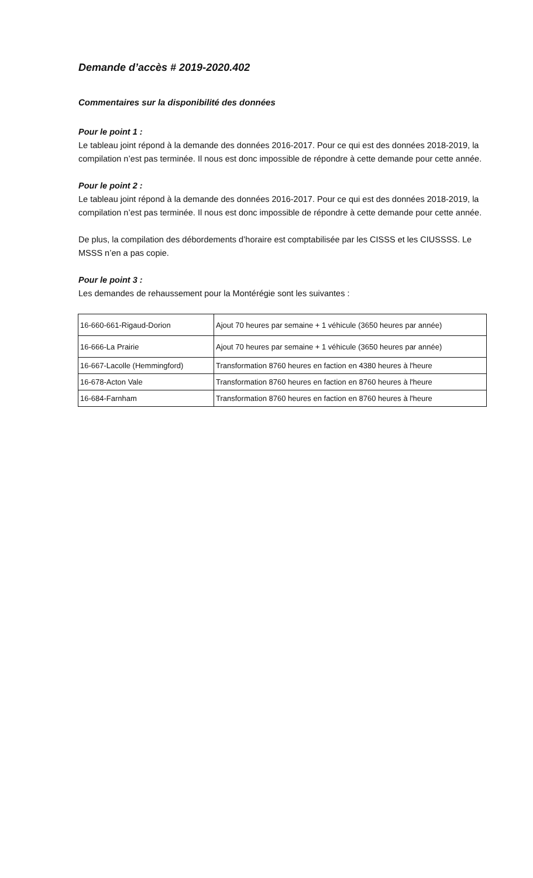Demande d’accès # 2019-2020.402
Commentaires sur la disponibilité des données
Pour le point 1 :
Le tableau joint répond à la demande des données 2016-2017. Pour ce qui est des données 2018-2019, la compilation n’est pas terminée. Il nous est donc impossible de répondre à cette demande pour cette année.
Pour le point 2 :
Le tableau joint répond à la demande des données 2016-2017. Pour ce qui est des données 2018-2019, la compilation n’est pas terminée. Il nous est donc impossible de répondre à cette demande pour cette année.
De plus, la compilation des débordements d’horaire est comptabilisée par les CISSS et les CIUSSSS. Le MSSS n’en a pas copie.
Pour le point 3 :
Les demandes de rehaussement pour la Montérégie sont les suivantes :
| 16-660-661-Rigaud-Dorion | Ajout 70 heures par semaine + 1 véhicule (3650 heures par année) |
| 16-666-La Prairie | Ajout 70 heures par semaine + 1 véhicule (3650 heures par année) |
| 16-667-Lacolle (Hemmingford) | Transformation 8760 heures en faction en 4380 heures à l'heure |
| 16-678-Acton Vale | Transformation 8760 heures en faction en 8760 heures à l'heure |
| 16-684-Farnham | Transformation 8760 heures en faction en 8760 heures à l'heure |